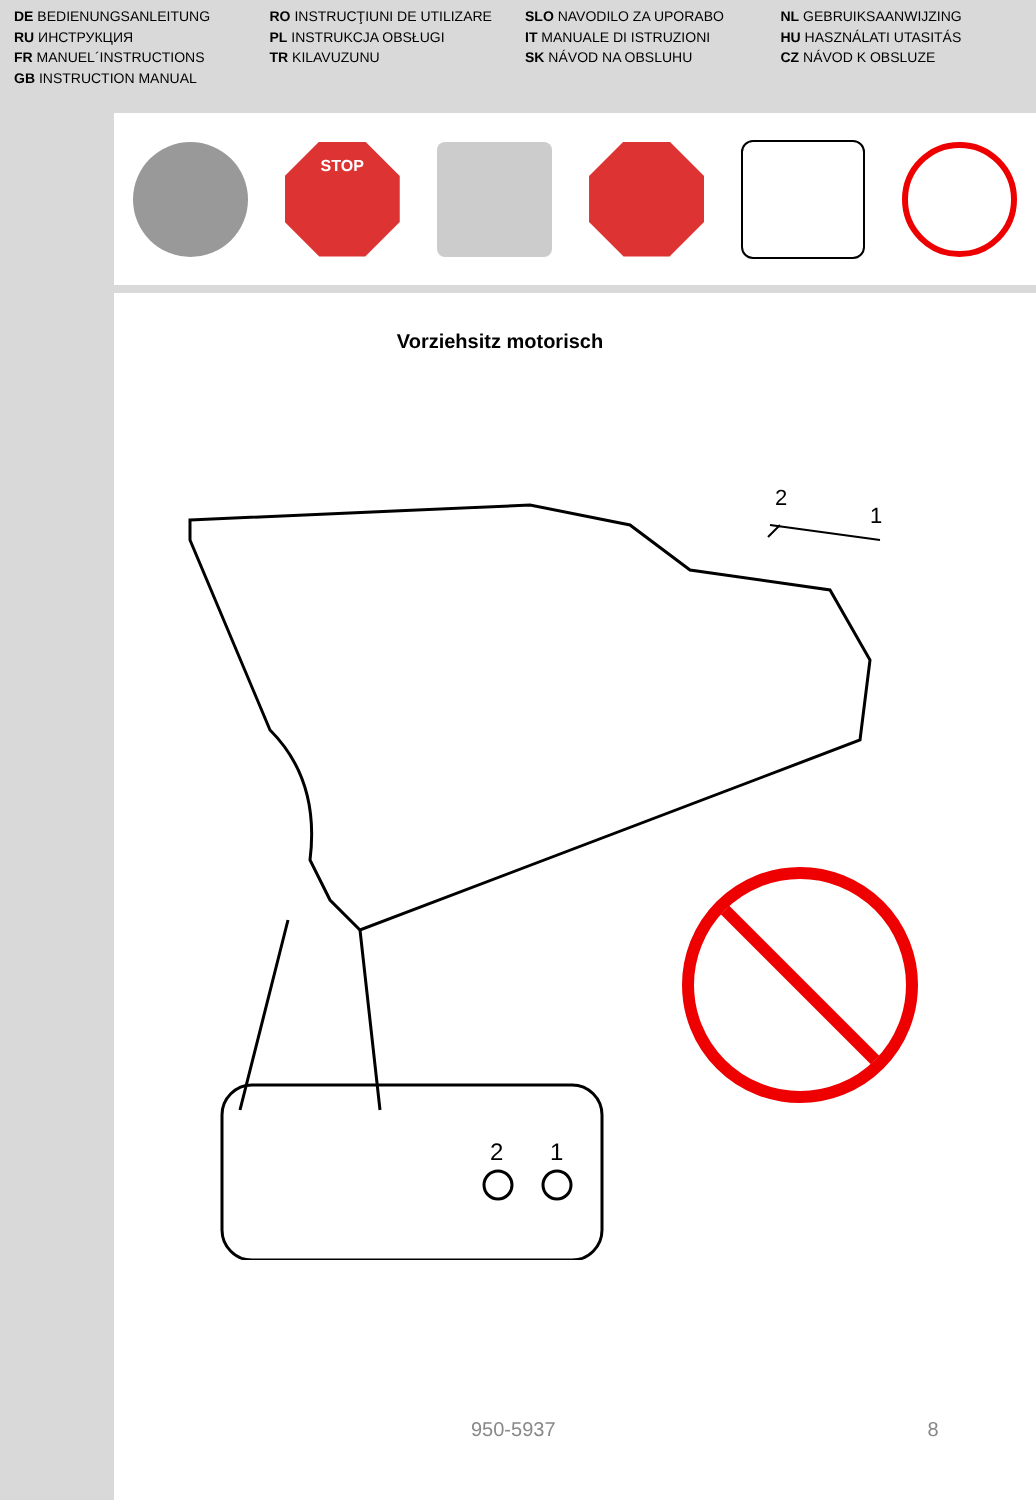DE BEDIENUNGSANLEITUNG
RU ИНСТРУКЦИЯ
FR MANUEL´INSTRUCTIONS
GB INSTRUCTION MANUAL
RO INSTRUCŢIUNI DE UTILIZARE
PL INSTRUKCJA OBSŁUGI
TR KILAVUZUNU
SLO NAVODILO ZA UPORABO
IT MANUALE DI ISTRUZIONI
SK NÁVOD NA OBSLUHU
NL GEBRUIKSAANWIJZING
HU HASZNÁLATI UTASITÁS
CZ NÁVOD K OBSLUZE
STOP
Vorziehsitz motorisch
2
1
2
1
950-5937 8